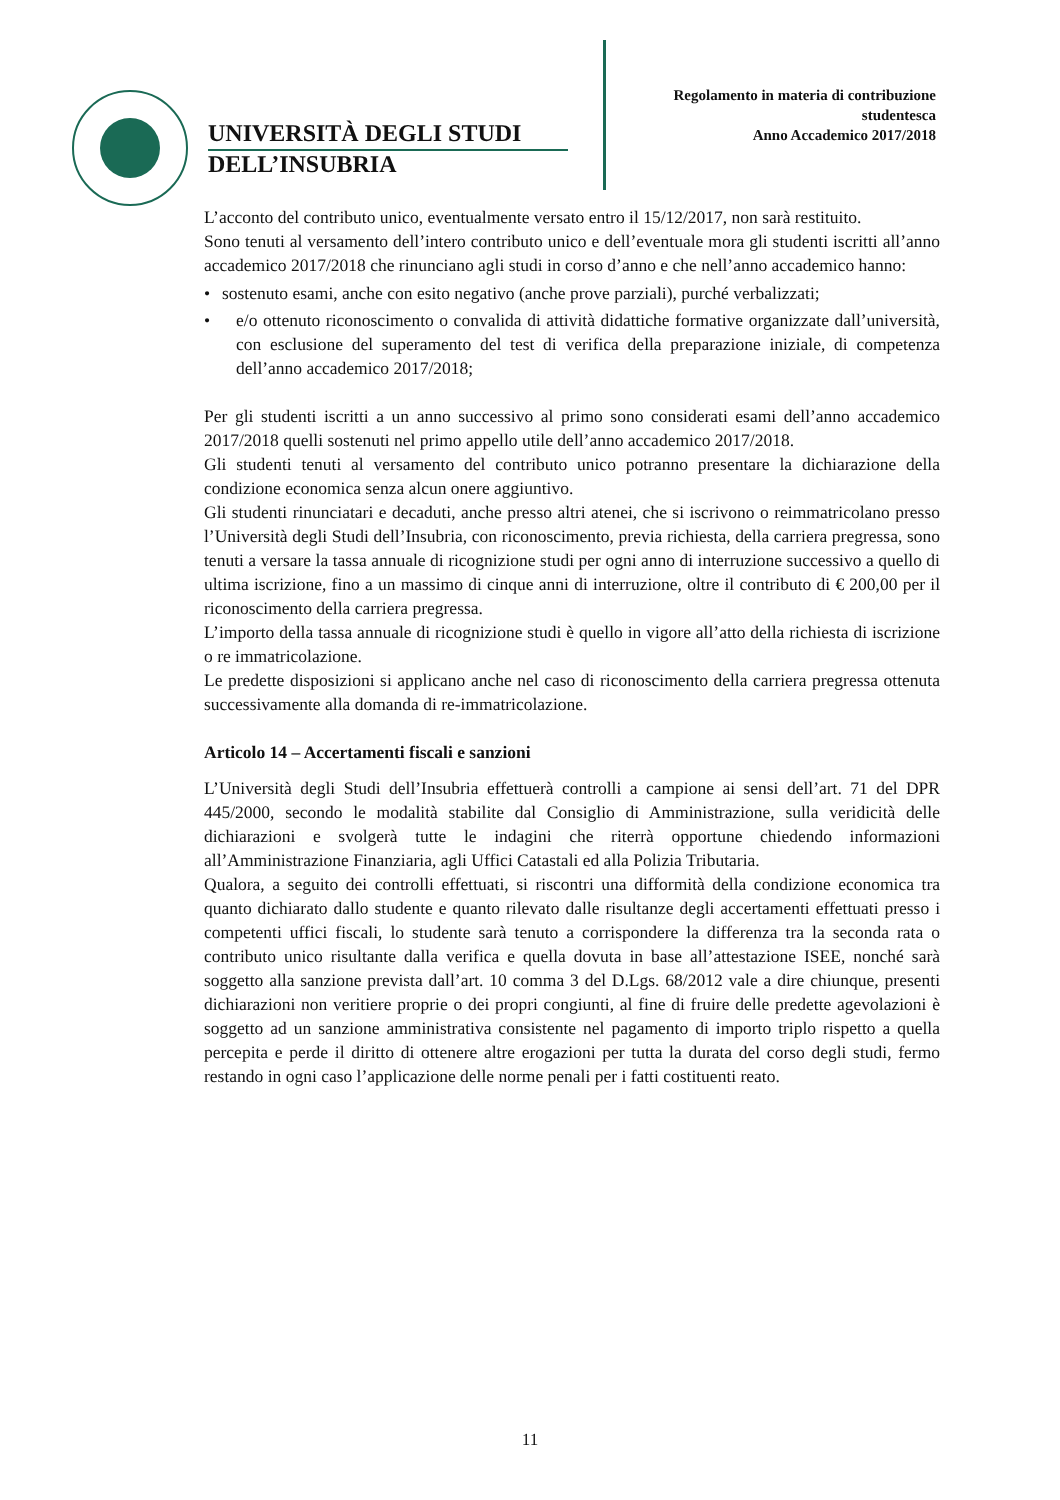UNIVERSITÀ DEGLI STUDI
DELL’INSUBRIA
Regolamento in materia di contribuzione studentesca
Anno Accademico 2017/2018
L’acconto del contributo unico, eventualmente versato entro il 15/12/2017, non sarà restituito.
Sono tenuti al versamento dell’intero contributo unico e dell’eventuale mora gli studenti iscritti all’anno accademico 2017/2018 che rinunciano agli studi in corso d’anno e che nell’anno accademico hanno:
• sostenuto esami, anche con esito negativo (anche prove parziali), purché verbalizzati;
• e/o ottenuto riconoscimento o convalida di attività didattiche formative organizzate dall’università, con esclusione del superamento del test di verifica della preparazione iniziale, di competenza dell’anno accademico 2017/2018;
Per gli studenti iscritti a un anno successivo al primo sono considerati esami dell’anno accademico 2017/2018 quelli sostenuti nel primo appello utile dell’anno accademico 2017/2018.
Gli studenti tenuti al versamento del contributo unico potranno presentare la dichiarazione della condizione economica senza alcun onere aggiuntivo.
Gli studenti rinunciatari e decaduti, anche presso altri atenei, che si iscrivono o reimmatricolano presso l’Università degli Studi dell’Insubria, con riconoscimento, previa richiesta, della carriera pregressa, sono tenuti a versare la tassa annuale di ricognizione studi per ogni anno di interruzione successivo a quello di ultima iscrizione, fino a un massimo di cinque anni di interruzione, oltre il contributo di € 200,00 per il riconoscimento della carriera pregressa.
L’importo della tassa annuale di ricognizione studi è quello in vigore all’atto della richiesta di iscrizione o re immatricolazione.
Le predette disposizioni si applicano anche nel caso di riconoscimento della carriera pregressa ottenuta successivamente alla domanda di re-immatricolazione.
Articolo 14 – Accertamenti fiscali e sanzioni
L’Università degli Studi dell’Insubria effettuerà controlli a campione ai sensi dell’art. 71 del DPR 445/2000, secondo le modalità stabilite dal Consiglio di Amministrazione, sulla veridicità delle dichiarazioni e svolgerà tutte le indagini che riterrà opportune chiedendo informazioni all’Amministrazione Finanziaria, agli Uffici Catastali ed alla Polizia Tributaria.
Qualora, a seguito dei controlli effettuati, si riscontri una difformità della condizione economica tra quanto dichiarato dallo studente e quanto rilevato dalle risultanze degli accertamenti effettuati presso i competenti uffici fiscali, lo studente sarà tenuto a corrispondere la differenza tra la seconda rata o contributo unico risultante dalla verifica e quella dovuta in base all’attestazione ISEE, nonché sarà soggetto alla sanzione prevista dall’art. 10 comma 3 del D.Lgs. 68/2012 vale a dire chiunque, presenti dichiarazioni non veritiere proprie o dei propri congiunti, al fine di fruire delle predette agevolazioni è soggetto ad un sanzione amministrativa consistente nel pagamento di importo triplo rispetto a quella percepita e perde il diritto di ottenere altre erogazioni per tutta la durata del corso degli studi, fermo restando in ogni caso l’applicazione delle norme penali per i fatti costituenti reato.
11